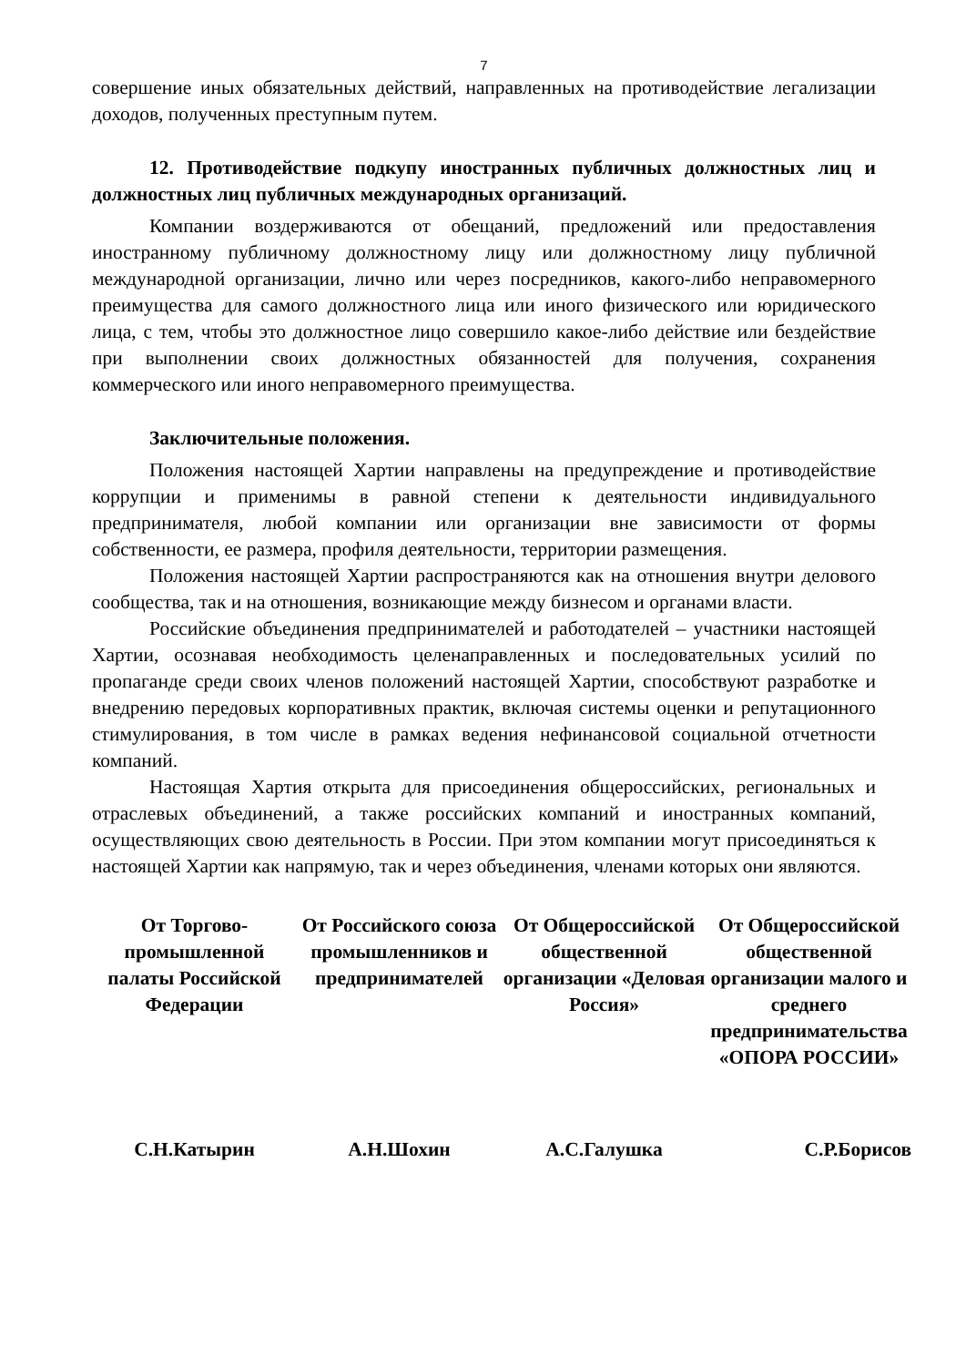7
совершение иных обязательных действий, направленных на противодействие легализации доходов, полученных преступным путем.
12. Противодействие подкупу иностранных публичных должностных лиц и должностных лиц публичных международных организаций.
Компании воздерживаются от обещаний, предложений или предоставления иностранному публичному должностному лицу или должностному лицу публичной международной организации, лично или через посредников, какого-либо неправомерного преимущества для самого должностного лица или иного физического или юридического лица, с тем, чтобы это должностное лицо совершило какое-либо действие или бездействие при выполнении своих должностных обязанностей для получения, сохранения коммерческого или иного неправомерного преимущества.
Заключительные положения.
Положения настоящей Хартии направлены на предупреждение и противодействие коррупции и применимы в равной степени к деятельности индивидуального предпринимателя, любой компании или организации вне зависимости от формы собственности, ее размера, профиля деятельности, территории размещения.
Положения настоящей Хартии распространяются как на отношения внутри делового сообщества, так и на отношения, возникающие между бизнесом и органами власти.
Российские объединения предпринимателей и работодателей – участники настоящей Хартии, осознавая необходимость целенаправленных и последовательных усилий по пропаганде среди своих членов положений настоящей Хартии, способствуют разработке и внедрению передовых корпоративных практик, включая системы оценки и репутационного стимулирования, в том числе в рамках ведения нефинансовой социальной отчетности компаний.
Настоящая Хартия открыта для присоединения общероссийских, региональных и отраслевых объединений, а также российских компаний и иностранных компаний, осуществляющих свою деятельность в России. При этом компании могут присоединяться к настоящей Хартии как напрямую, так и через объединения, членами которых они являются.
От Торгово-промышленной палаты Российской Федерации
От Российского союза промышленников и предпринимателей
От Общероссийской общественной организации «Деловая Россия»
От Общероссийской общественной организации малого и среднего предпринимательства «ОПОРА РОССИИ»
С.Н.Катырин А.Н.Шохин А.С.Галушка С.Р.Борисов